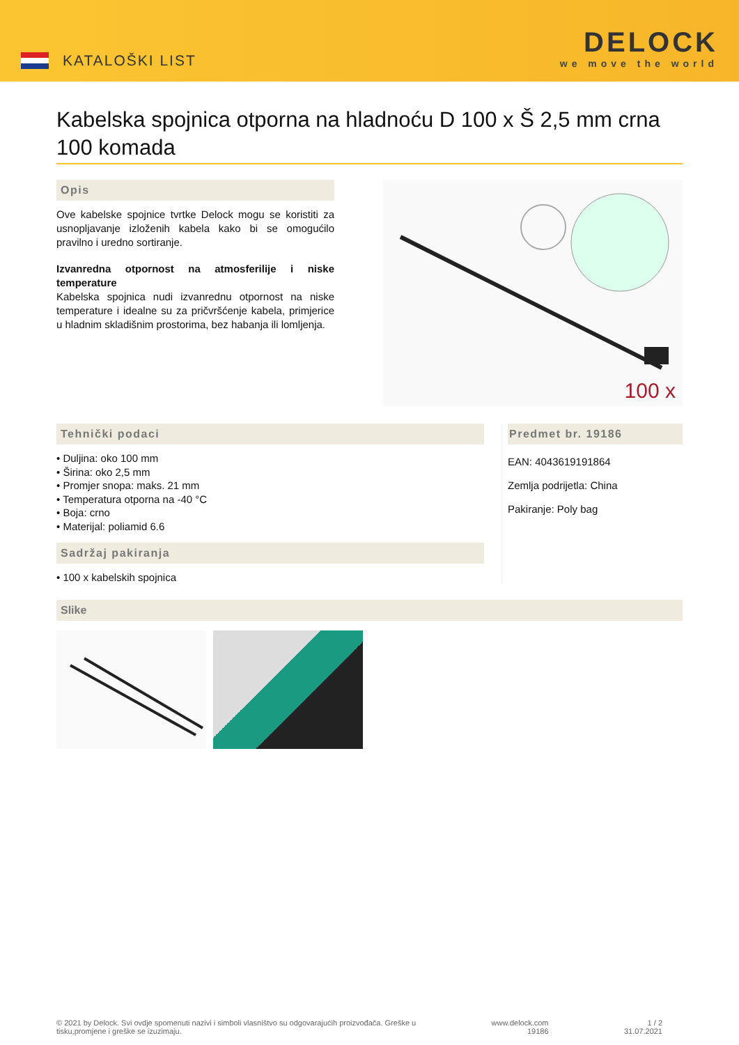KATALOŠKI LIST
DELOCK
we move the world
Kabelska spojnica otporna na hladnoću D 100 x Š 2,5 mm crna 100 komada
Opis
Ove kabelske spojnice tvrtke Delock mogu se koristiti za usnopljavanje izloženih kabela kako bi se omogućilo pravilno i uredno sortiranje.
Izvanredna otpornost na atmosferilije i niske temperature
Kabelska spojnica nudi izvanrednu otpornost na niske temperature i idealne su za pričvršćenje kabela, primjerice u hladnim skladišnim prostorima, bez habanja ili lomljenja.
100 x
Tehnički podaci
• Duljina: oko 100 mm
• Širina: oko 2,5 mm
• Promjer snopa: maks. 21 mm
• Temperatura otporna na -40 °C
• Boja: crno
• Materijal: poliamid 6.6
Sadržaj pakiranja
• 100 x kabelskih spojnica
Predmet br. 19186
EAN: 4043619191864
Zemlja podrijetla: China
Pakiranje: Poly bag
Slike
© 2021 by Delock. Svi ovdje spomenuti nazivi i simboli vlasništvo su odgovarajućih proizvođača. Greške u
tisku,promjene i greške se izuzimaju.
www.delock.com
19186
1 / 2
31.07.2021